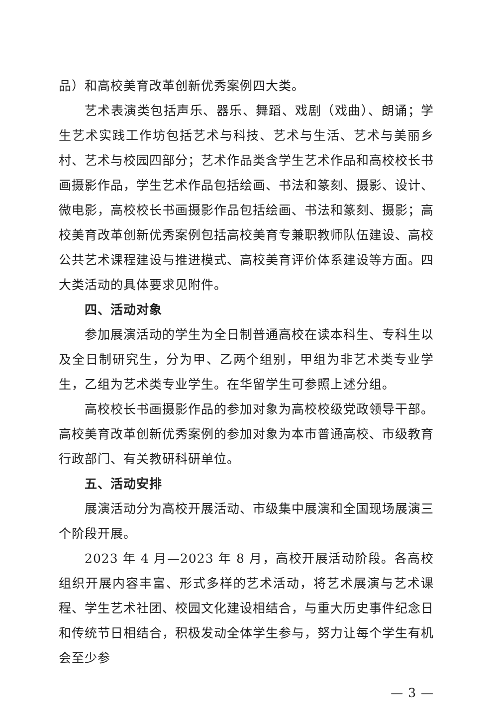品）和高校美育改革创新优秀案例四大类。
艺术表演类包括声乐、器乐、舞蹈、戏剧（戏曲）、朗诵；学生艺术实践工作坊包括艺术与科技、艺术与生活、艺术与美丽乡村、艺术与校园四部分；艺术作品类含学生艺术作品和高校校长书画摄影作品，学生艺术作品包括绘画、书法和篆刻、摄影、设计、微电影，高校校长书画摄影作品包括绘画、书法和篆刻、摄影；高校美育改革创新优秀案例包括高校美育专兼职教师队伍建设、高校公共艺术课程建设与推进模式、高校美育评价体系建设等方面。四大类活动的具体要求见附件。
四、活动对象
参加展演活动的学生为全日制普通高校在读本科生、专科生以及全日制研究生，分为甲、乙两个组别，甲组为非艺术类专业学生，乙组为艺术类专业学生。在华留学生可参照上述分组。
高校校长书画摄影作品的参加对象为高校校级党政领导干部。高校美育改革创新优秀案例的参加对象为本市普通高校、市级教育行政部门、有关教研科研单位。
五、活动安排
展演活动分为高校开展活动、市级集中展演和全国现场展演三个阶段开展。
2023 年 4 月—2023 年 8 月，高校开展活动阶段。各高校组织开展内容丰富、形式多样的艺术活动，将艺术展演与艺术课程、学生艺术社团、校园文化建设相结合，与重大历史事件纪念日和传统节日相结合，积极发动全体学生参与，努力让每个学生有机会至少参
— 3 —